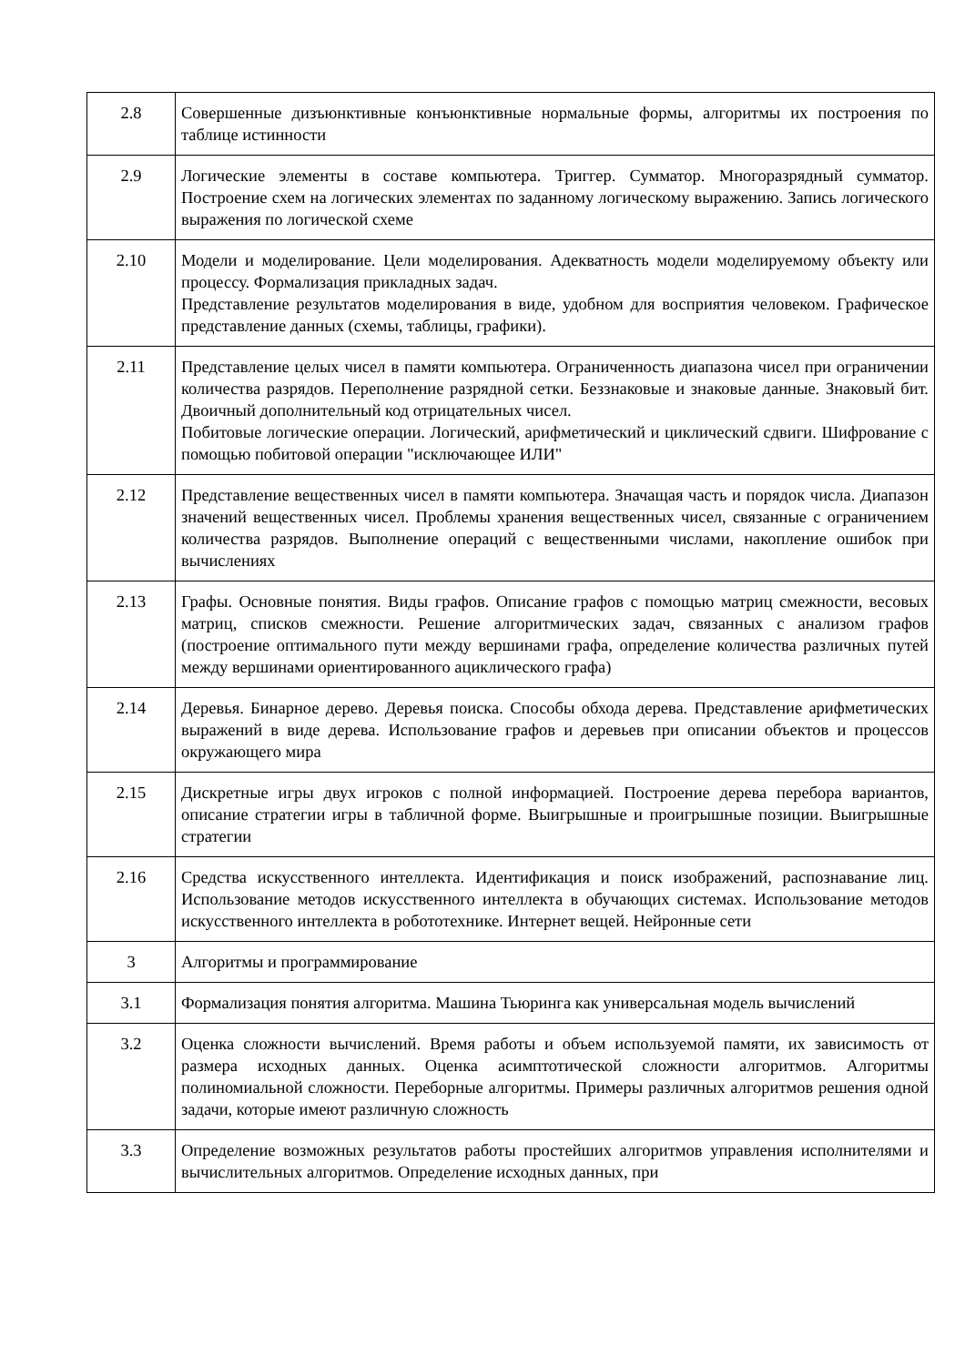| 2.8 | Совершенные дизъюнктивные конъюнктивные нормальные формы, алгоритмы их построения по таблице истинности |
| 2.9 | Логические элементы в составе компьютера. Триггер. Сумматор. Многоразрядный сумматор. Построение схем на логических элементах по заданному логическому выражению. Запись логического выражения по логической схеме |
| 2.10 | Модели и моделирование. Цели моделирования. Адекватность модели моделируемому объекту или процессу. Формализация прикладных задач. Представление результатов моделирования в виде, удобном для восприятия человеком. Графическое представление данных (схемы, таблицы, графики). |
| 2.11 | Представление целых чисел в памяти компьютера. Ограниченность диапазона чисел при ограничении количества разрядов. Переполнение разрядной сетки. Беззнаковые и знаковые данные. Знаковый бит. Двоичный дополнительный код отрицательных чисел. Побитовые логические операции. Логический, арифметический и циклический сдвиги. Шифрование с помощью побитовой операции "исключающее ИЛИ" |
| 2.12 | Представление вещественных чисел в памяти компьютера. Значащая часть и порядок числа. Диапазон значений вещественных чисел. Проблемы хранения вещественных чисел, связанные с ограничением количества разрядов. Выполнение операций с вещественными числами, накопление ошибок при вычислениях |
| 2.13 | Графы. Основные понятия. Виды графов. Описание графов с помощью матриц смежности, весовых матриц, списков смежности. Решение алгоритмических задач, связанных с анализом графов (построение оптимального пути между вершинами графа, определение количества различных путей между вершинами ориентированного ациклического графа) |
| 2.14 | Деревья. Бинарное дерево. Деревья поиска. Способы обхода дерева. Представление арифметических выражений в виде дерева. Использование графов и деревьев при описании объектов и процессов окружающего мира |
| 2.15 | Дискретные игры двух игроков с полной информацией. Построение дерева перебора вариантов, описание стратегии игры в табличной форме. Выигрышные и проигрышные позиции. Выигрышные стратегии |
| 2.16 | Средства искусственного интеллекта. Идентификация и поиск изображений, распознавание лиц. Использование методов искусственного интеллекта в обучающих системах. Использование методов искусственного интеллекта в робототехнике. Интернет вещей. Нейронные сети |
| 3 | Алгоритмы и программирование |
| 3.1 | Формализация понятия алгоритма. Машина Тьюринга как универсальная модель вычислений |
| 3.2 | Оценка сложности вычислений. Время работы и объем используемой памяти, их зависимость от размера исходных данных. Оценка асимптотической сложности алгоритмов. Алгоритмы полиномиальной сложности. Переборные алгоритмы. Примеры различных алгоритмов решения одной задачи, которые имеют различную сложность |
| 3.3 | Определение возможных результатов работы простейших алгоритмов управления исполнителями и вычислительных алгоритмов. Определение исходных данных, при |